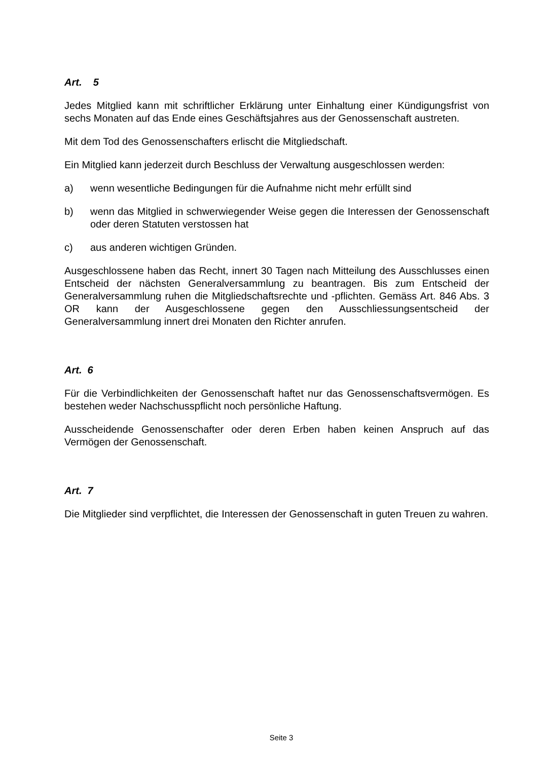Art. 5
Jedes Mitglied kann mit schriftlicher Erklärung unter Einhaltung einer Kündigungsfrist von sechs Monaten auf das Ende eines Geschäftsjahres aus der Genossenschaft austreten.
Mit dem Tod des Genossenschafters erlischt die Mitgliedschaft.
Ein Mitglied kann jederzeit durch Beschluss der Verwaltung ausgeschlossen werden:
a) wenn wesentliche Bedingungen für die Aufnahme nicht mehr erfüllt sind
b) wenn das Mitglied in schwerwiegender Weise gegen die Interessen der Genossenschaft oder deren Statuten verstossen hat
c) aus anderen wichtigen Gründen.
Ausgeschlossene haben das Recht, innert 30 Tagen nach Mitteilung des Ausschlusses einen Entscheid der nächsten Generalversammlung zu beantragen. Bis zum Entscheid der Generalversammlung ruhen die Mitgliedschaftsrechte und -pflichten. Gemäss Art. 846 Abs. 3 OR kann der Ausgeschlossene gegen den Ausschliessungsentscheid der Generalversammlung innert drei Monaten den Richter anrufen.
Art. 6
Für die Verbindlichkeiten der Genossenschaft haftet nur das Genossenschaftsvermögen. Es bestehen weder Nachschusspflicht noch persönliche Haftung.
Ausscheidende Genossenschafter oder deren Erben haben keinen Anspruch auf das Vermögen der Genossenschaft.
Art. 7
Die Mitglieder sind verpflichtet, die Interessen der Genossenschaft in guten Treuen zu wahren.
Seite 3